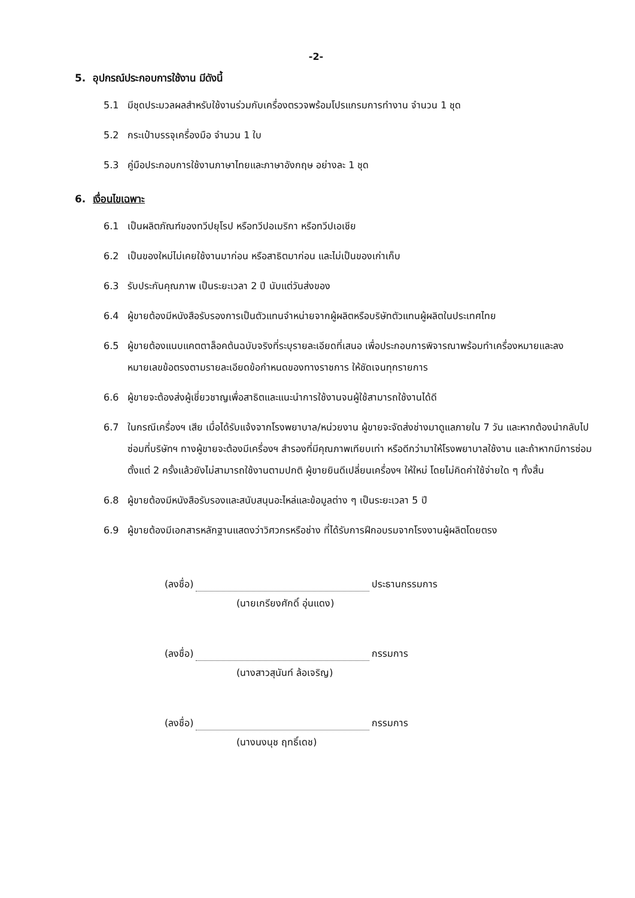-2-
5. อุปกรณ์ประกอบการใช้งาน มีดังนี้
5.1 มีชุดประมวลผลสำหรับใช้งานร่วมกับเครื่องตรวจพร้อมโปรแกรมการทำงาน จำนวน 1 ชุด
5.2 กระเป๋าบรรจุเครื่องมือ จำนวน 1 ใบ
5.3 คู่มือประกอบการใช้งานภาษาไทยและภาษาอังกฤษ อย่างละ 1 ชุด
6. เงื่อนไขเฉพาะ
6.1 เป็นผลิตภัณฑ์ของทวีปยุโรป หรือทวีปอเมริกา หรือทวีปเอเชีย
6.2 เป็นของใหม่ไม่เคยใช้งานมาก่อน หรือสาธิตมาก่อน และไม่เป็นของเก่าเก็บ
6.3 รับประกันคุณภาพ เป็นระยะเวลา 2 ปี นับแต่วันส่งของ
6.4 ผู้ขายต้องมีหนังสือรับรองการเป็นตัวแทนจำหน่ายจากผู้ผลิตหรือบริษัทตัวแทนผู้ผลิตในประเทศไทย
6.5 ผู้ขายต้องแนบแคตตาล็อคต้นฉบับจริงที่ระบุรายละเอียดที่เสนอ เพื่อประกอบการพิจารณาพร้อมทำเครื่องหมายและลงหมายเลขข้อตรงตามรายละเอียดข้อกำหนดของทางราชการ ให้ชัดเจนทุกรายการ
6.6 ผู้ขายจะต้องส่งผู้เชี่ยวชาญเพื่อสาธิตและแนะนำการใช้งานจนผู้ใช้สามารถใช้งานได้ดี
6.7 ในกรณีเครื่องฯ เสีย เมื่อได้รับแจ้งจากโรงพยาบาล/หน่วยงาน ผู้ขายจะจัดส่งช่างมาดูแลภายใน 7 วัน และหากต้องนำกลับไปซ่อมที่บริษัทฯ ทางผู้ขายจะต้องมีเครื่องฯ สำรองที่มีคุณภาพเทียบเท่า หรือดีกว่ามาให้โรงพยาบาลใช้งาน และถ้าหากมีการซ่อมตั้งแต่ 2 ครั้งแล้วยังไม่สามารถใช้งานตามปกติ ผู้ขายยินดีเปลี่ยนเครื่องฯ ให้ใหม่ โดยไม่คิดค่าใช้จ่ายใด ๆ ทั้งสิ้น
6.8 ผู้ขายต้องมีหนังสือรับรองและสนับสนุนอะไหล่และข้อมูลต่าง ๆ เป็นระยะเวลา 5 ปี
6.9 ผู้ขายต้องมีเอกสารหลักฐานแสดงว่าวิศวกรหรือช่าง ที่ได้รับการฝึกอบรมจากโรงงานผู้ผลิตโดยตรง
(ลงชื่อ) ประธานกรรมการ
(นายเกรียงศักดิ์ อุ่นแดง)
(ลงชื่อ) กรรมการ
(นางสาวสุนันท์ ล้อเจริญ)
(ลงชื่อ) กรรมการ
(นางนงนุช ฤทธิ์เดช)